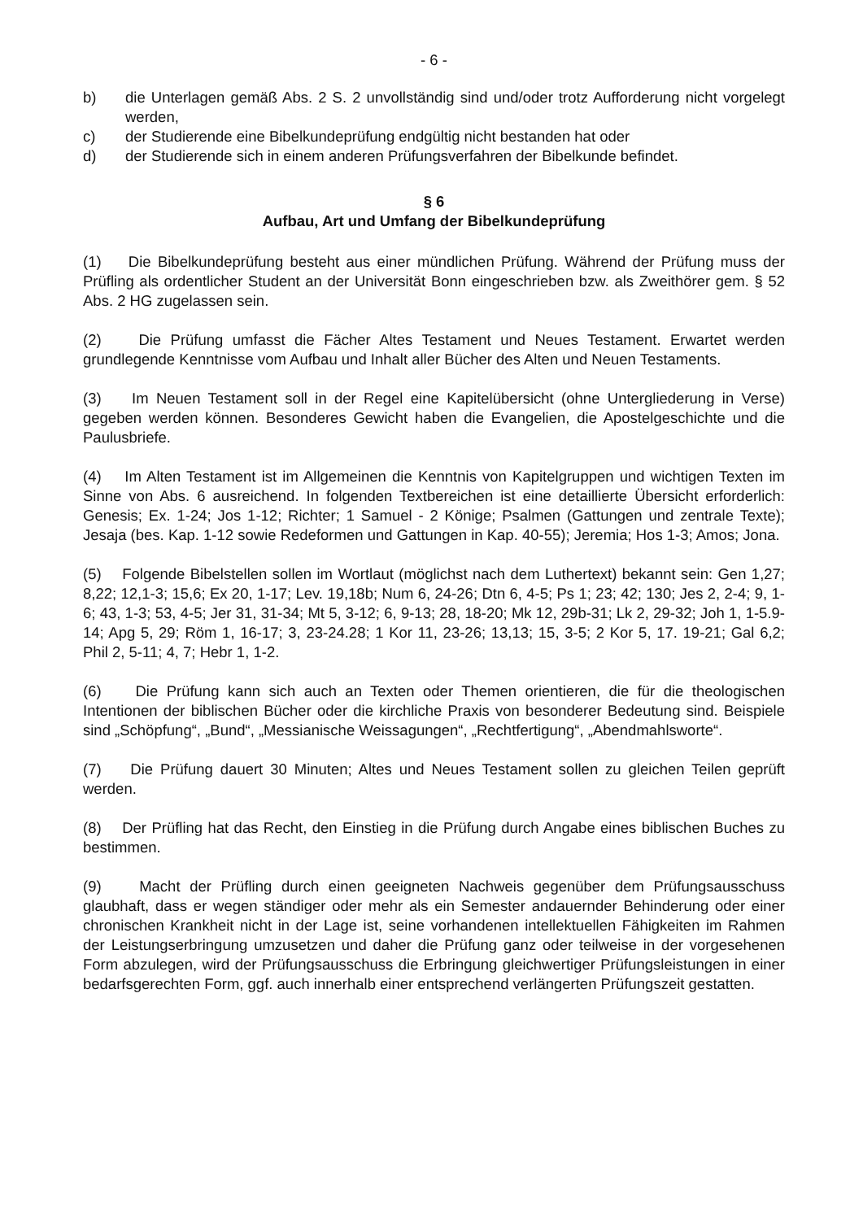- 6 -
b) die Unterlagen gemäß Abs. 2 S. 2 unvollständig sind und/oder trotz Aufforderung nicht vorgelegt werden,
c) der Studierende eine Bibelkundeprüfung endgültig nicht bestanden hat oder
d) der Studierende sich in einem anderen Prüfungsverfahren der Bibelkunde befindet.
§ 6
Aufbau, Art und Umfang der Bibelkundeprüfung
(1) Die Bibelkundeprüfung besteht aus einer mündlichen Prüfung. Während der Prüfung muss der Prüfling als ordentlicher Student an der Universität Bonn eingeschrieben bzw. als Zweithörer gem. § 52 Abs. 2 HG zugelassen sein.
(2) Die Prüfung umfasst die Fächer Altes Testament und Neues Testament. Erwartet werden grundlegende Kenntnisse vom Aufbau und Inhalt aller Bücher des Alten und Neuen Testaments.
(3) Im Neuen Testament soll in der Regel eine Kapitelübersicht (ohne Untergliederung in Verse) gegeben werden können. Besonderes Gewicht haben die Evangelien, die Apostelgeschichte und die Paulusbriefe.
(4) Im Alten Testament ist im Allgemeinen die Kenntnis von Kapitelgruppen und wichtigen Texten im Sinne von Abs. 6 ausreichend. In folgenden Textbereichen ist eine detaillierte Übersicht erforderlich: Genesis; Ex. 1-24; Jos 1-12; Richter; 1 Samuel - 2 Könige; Psalmen (Gattungen und zentrale Texte); Jesaja (bes. Kap. 1-12 sowie Redeformen und Gattungen in Kap. 40-55); Jeremia; Hos 1-3; Amos; Jona.
(5) Folgende Bibelstellen sollen im Wortlaut (möglichst nach dem Luthertext) bekannt sein: Gen 1,27; 8,22; 12,1-3; 15,6; Ex 20, 1-17; Lev. 19,18b; Num 6, 24-26; Dtn 6, 4-5; Ps 1; 23; 42; 130; Jes 2, 2-4; 9, 1-6; 43, 1-3; 53, 4-5; Jer 31, 31-34; Mt 5, 3-12; 6, 9-13; 28, 18-20; Mk 12, 29b-31; Lk 2, 29-32; Joh 1, 1-5.9-14; Apg 5, 29; Röm 1, 16-17; 3, 23-24.28; 1 Kor 11, 23-26; 13,13; 15, 3-5; 2 Kor 5, 17. 19-21; Gal 6,2; Phil 2, 5-11; 4, 7; Hebr 1, 1-2.
(6) Die Prüfung kann sich auch an Texten oder Themen orientieren, die für die theologischen Intentionen der biblischen Bücher oder die kirchliche Praxis von besonderer Bedeutung sind. Beispiele sind „Schöpfung“, „Bund“, „Messianische Weissagungen“, „Rechtfertigung“, „Abendmahlsworte“.
(7) Die Prüfung dauert 30 Minuten; Altes und Neues Testament sollen zu gleichen Teilen geprüft werden.
(8) Der Prüfling hat das Recht, den Einstieg in die Prüfung durch Angabe eines biblischen Buches zu bestimmen.
(9) Macht der Prüfling durch einen geeigneten Nachweis gegenüber dem Prüfungsausschuss glaubhaft, dass er wegen ständiger oder mehr als ein Semester andauernder Behinderung oder einer chronischen Krankheit nicht in der Lage ist, seine vorhandenen intellektuellen Fähigkeiten im Rahmen der Leistungserbringung umzusetzen und daher die Prüfung ganz oder teilweise in der vorgesehenen Form abzulegen, wird der Prüfungsausschuss die Erbringung gleichwertiger Prüfungsleistungen in einer bedarfsgerechten Form, ggf. auch innerhalb einer entsprechend verlängerten Prüfungszeit gestatten.